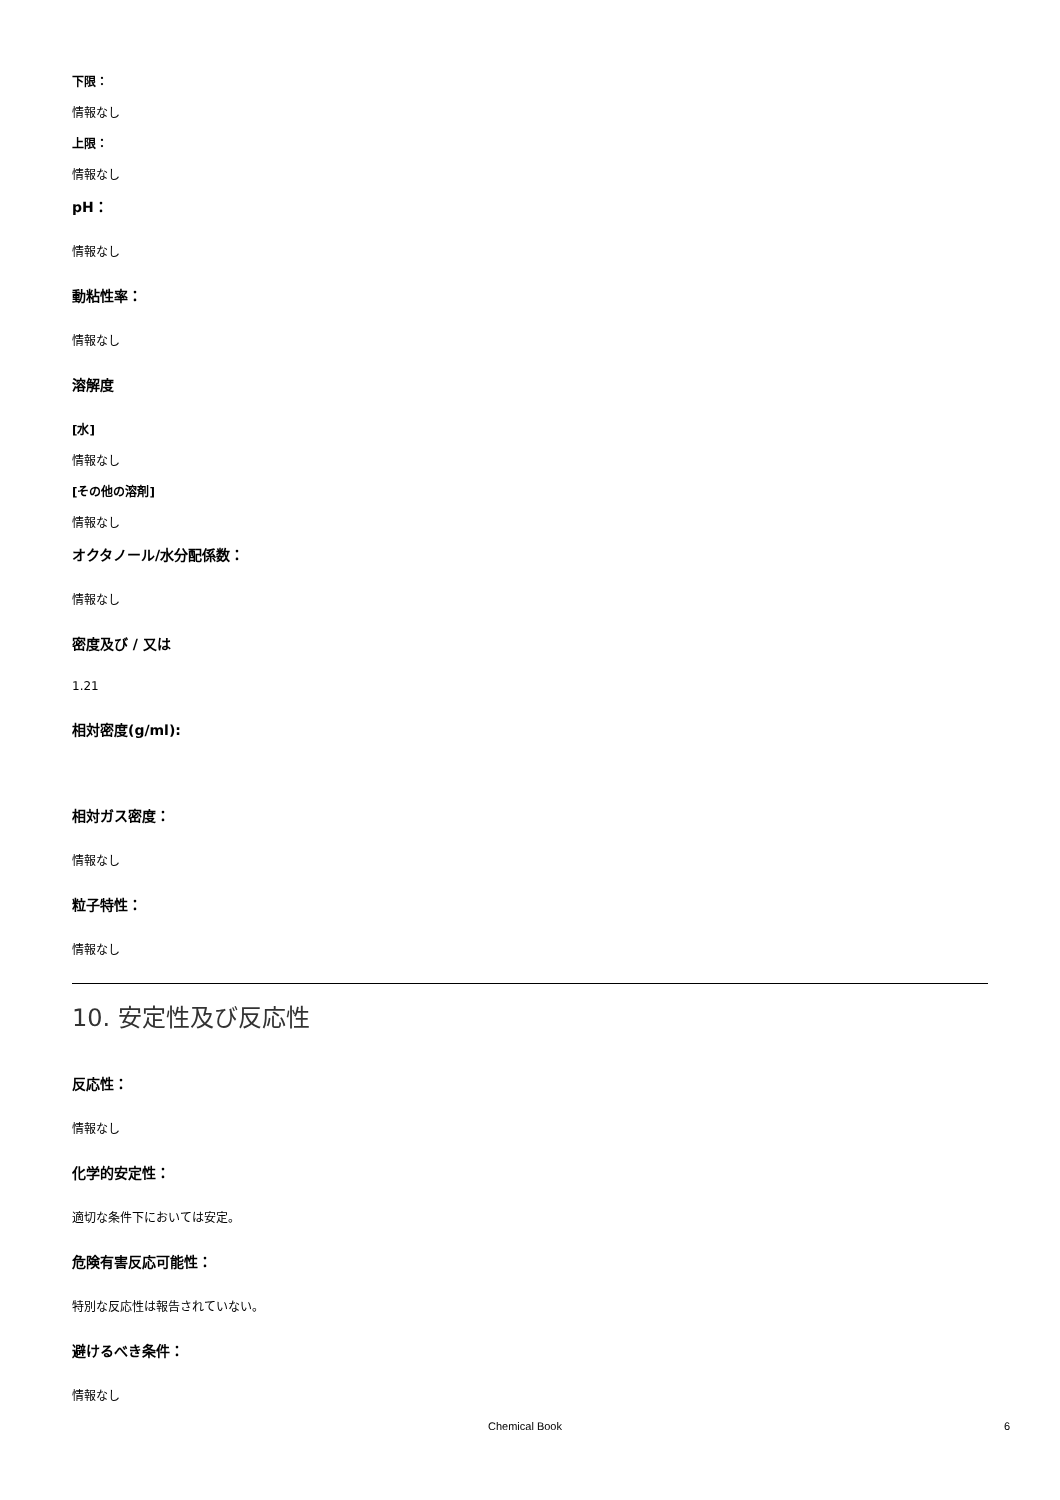下限：
情報なし
上限：
情報なし
pH：
情報なし
動粘性率：
情報なし
溶解度
[水]
情報なし
[その他の溶剤]
情報なし
オクタノール/水分配係数：
情報なし
密度及び / 又は
1.21
相対密度(g/ml):
相対ガス密度：
情報なし
粒子特性：
情報なし
10. 安定性及び反応性
反応性：
情報なし
化学的安定性：
適切な条件下においては安定。
危険有害反応可能性：
特別な反応性は報告されていない。
避けるべき条件：
情報なし
Chemical Book 6